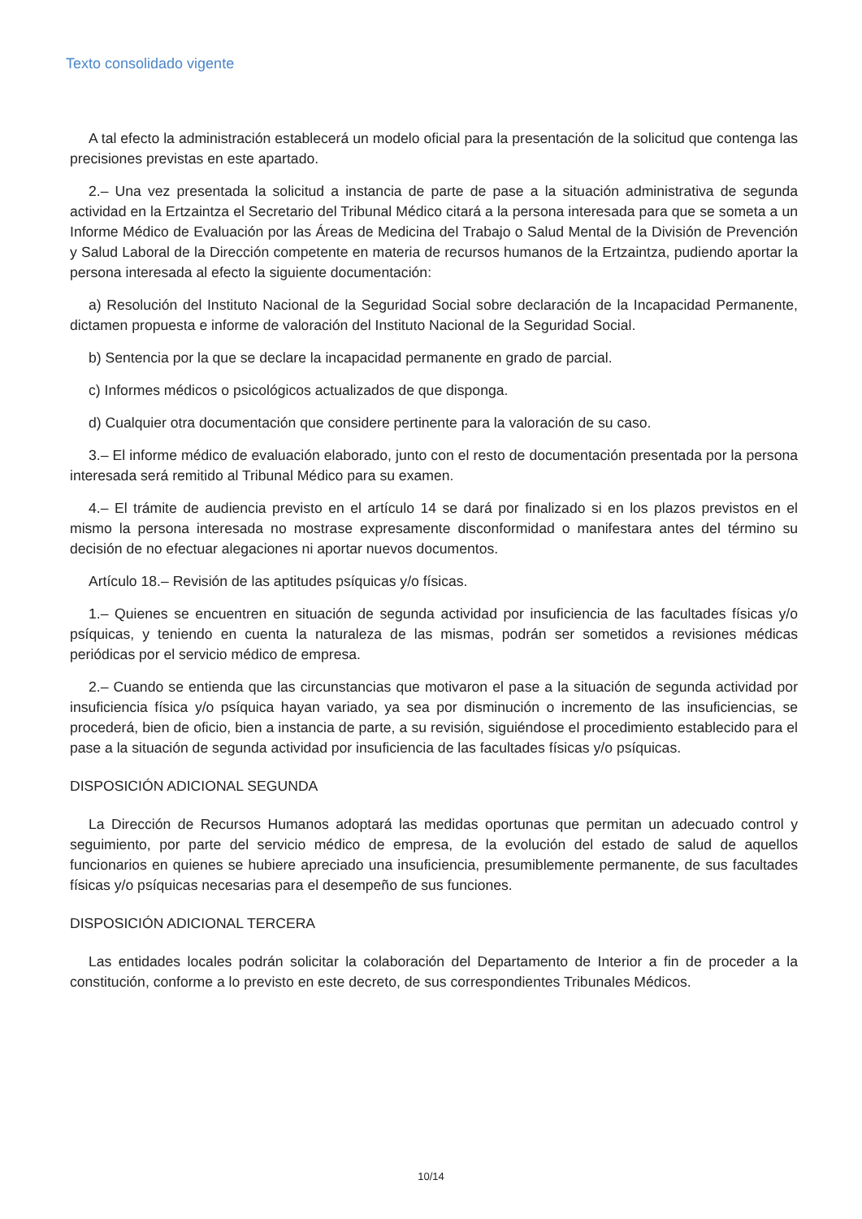Texto consolidado vigente
A tal efecto la administración establecerá un modelo oficial para la presentación de la solicitud que contenga las precisiones previstas en este apartado.
2.– Una vez presentada la solicitud a instancia de parte de pase a la situación administrativa de segunda actividad en la Ertzaintza el Secretario del Tribunal Médico citará a la persona interesada para que se someta a un Informe Médico de Evaluación por las Áreas de Medicina del Trabajo o Salud Mental de la División de Prevención y Salud Laboral de la Dirección competente en materia de recursos humanos de la Ertzaintza, pudiendo aportar la persona interesada al efecto la siguiente documentación:
a) Resolución del Instituto Nacional de la Seguridad Social sobre declaración de la Incapacidad Permanente, dictamen propuesta e informe de valoración del Instituto Nacional de la Seguridad Social.
b) Sentencia por la que se declare la incapacidad permanente en grado de parcial.
c) Informes médicos o psicológicos actualizados de que disponga.
d) Cualquier otra documentación que considere pertinente para la valoración de su caso.
3.– El informe médico de evaluación elaborado, junto con el resto de documentación presentada por la persona interesada será remitido al Tribunal Médico para su examen.
4.– El trámite de audiencia previsto en el artículo 14 se dará por finalizado si en los plazos previstos en el mismo la persona interesada no mostrase expresamente disconformidad o manifestara antes del término su decisión de no efectuar alegaciones ni aportar nuevos documentos.
Artículo 18.– Revisión de las aptitudes psíquicas y/o físicas.
1.– Quienes se encuentren en situación de segunda actividad por insuficiencia de las facultades físicas y/o psíquicas, y teniendo en cuenta la naturaleza de las mismas, podrán ser sometidos a revisiones médicas periódicas por el servicio médico de empresa.
2.– Cuando se entienda que las circunstancias que motivaron el pase a la situación de segunda actividad por insuficiencia física y/o psíquica hayan variado, ya sea por disminución o incremento de las insuficiencias, se procederá, bien de oficio, bien a instancia de parte, a su revisión, siguiéndose el procedimiento establecido para el pase a la situación de segunda actividad por insuficiencia de las facultades físicas y/o psíquicas.
DISPOSICIÓN ADICIONAL SEGUNDA
La Dirección de Recursos Humanos adoptará las medidas oportunas que permitan un adecuado control y seguimiento, por parte del servicio médico de empresa, de la evolución del estado de salud de aquellos funcionarios en quienes se hubiere apreciado una insuficiencia, presumiblemente permanente, de sus facultades físicas y/o psíquicas necesarias para el desempeño de sus funciones.
DISPOSICIÓN ADICIONAL TERCERA
Las entidades locales podrán solicitar la colaboración del Departamento de Interior a fin de proceder a la constitución, conforme a lo previsto en este decreto, de sus correspondientes Tribunales Médicos.
10/14